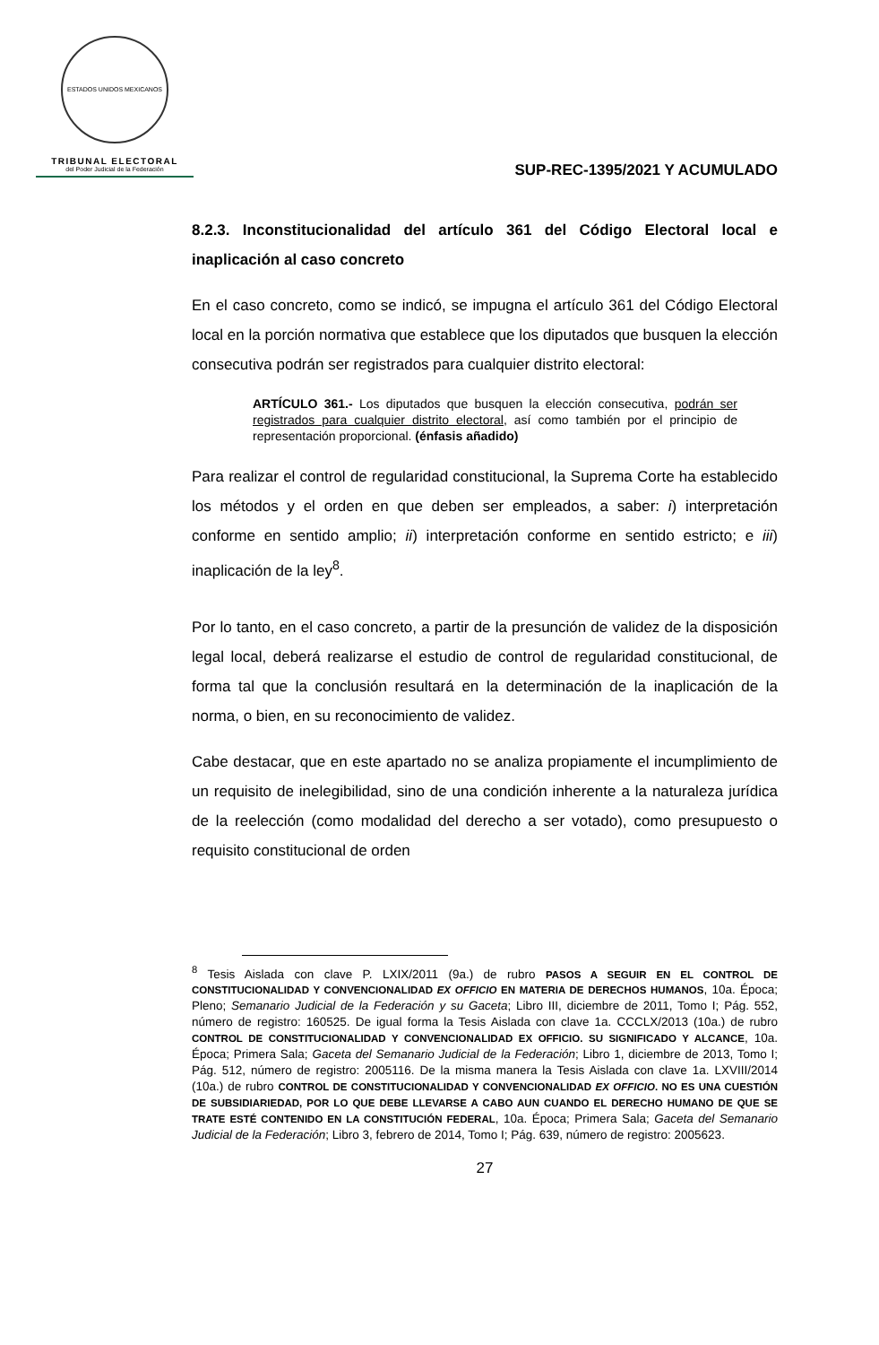ESTADOS UNIDOS MEXICANOS
TRIBUNAL ELECTORAL
del Poder Judicial de la Federación
SUP-REC-1395/2021 Y ACUMULADO
8.2.3. Inconstitucionalidad del artículo 361 del Código Electoral local e inaplicación al caso concreto
En el caso concreto, como se indicó, se impugna el artículo 361 del Código Electoral local en la porción normativa que establece que los diputados que busquen la elección consecutiva podrán ser registrados para cualquier distrito electoral:
ARTÍCULO 361.- Los diputados que busquen la elección consecutiva, podrán ser registrados para cualquier distrito electoral, así como también por el principio de representación proporcional. (énfasis añadido)
Para realizar el control de regularidad constitucional, la Suprema Corte ha establecido los métodos y el orden en que deben ser empleados, a saber: i) interpretación conforme en sentido amplio; ii) interpretación conforme en sentido estricto; e iii) inaplicación de la ley<sup>8</sup>.
Por lo tanto, en el caso concreto, a partir de la presunción de validez de la disposición legal local, deberá realizarse el estudio de control de regularidad constitucional, de forma tal que la conclusión resultará en la determinación de la inaplicación de la norma, o bien, en su reconocimiento de validez.
Cabe destacar, que en este apartado no se analiza propiamente el incumplimiento de un requisito de inelegibilidad, sino de una condición inherente a la naturaleza jurídica de la reelección (como modalidad del derecho a ser votado), como presupuesto o requisito constitucional de orden
<sup>8</sup> Tesis Aislada con clave P. LXIX/2011 (9a.) de rubro PASOS A SEGUIR EN EL CONTROL DE CONSTITUCIONALIDAD Y CONVENCIONALIDAD EX OFFICIO EN MATERIA DE DERECHOS HUMANOS, 10a. Época; Pleno; Semanario Judicial de la Federación y su Gaceta; Libro III, diciembre de 2011, Tomo I; Pág. 552, número de registro: 160525. De igual forma la Tesis Aislada con clave 1a. CCCLX/2013 (10a.) de rubro CONTROL DE CONSTITUCIONALIDAD Y CONVENCIONALIDAD EX OFFICIO. SU SIGNIFICADO Y ALCANCE, 10a. Época; Primera Sala; Gaceta del Semanario Judicial de la Federación; Libro 1, diciembre de 2013, Tomo I; Pág. 512, número de registro: 2005116. De la misma manera la Tesis Aislada con clave 1a. LXVIII/2014 (10a.) de rubro CONTROL DE CONSTITUCIONALIDAD Y CONVENCIONALIDAD EX OFFICIO. NO ES UNA CUESTIÓN DE SUBSIDIARIEDAD, POR LO QUE DEBE LLEVARSE A CABO AUN CUANDO EL DERECHO HUMANO DE QUE SE TRATE ESTÉ CONTENIDO EN LA CONSTITUCIÓN FEDERAL, 10a. Época; Primera Sala; Gaceta del Semanario Judicial de la Federación; Libro 3, febrero de 2014, Tomo I; Pág. 639, número de registro: 2005623.
27